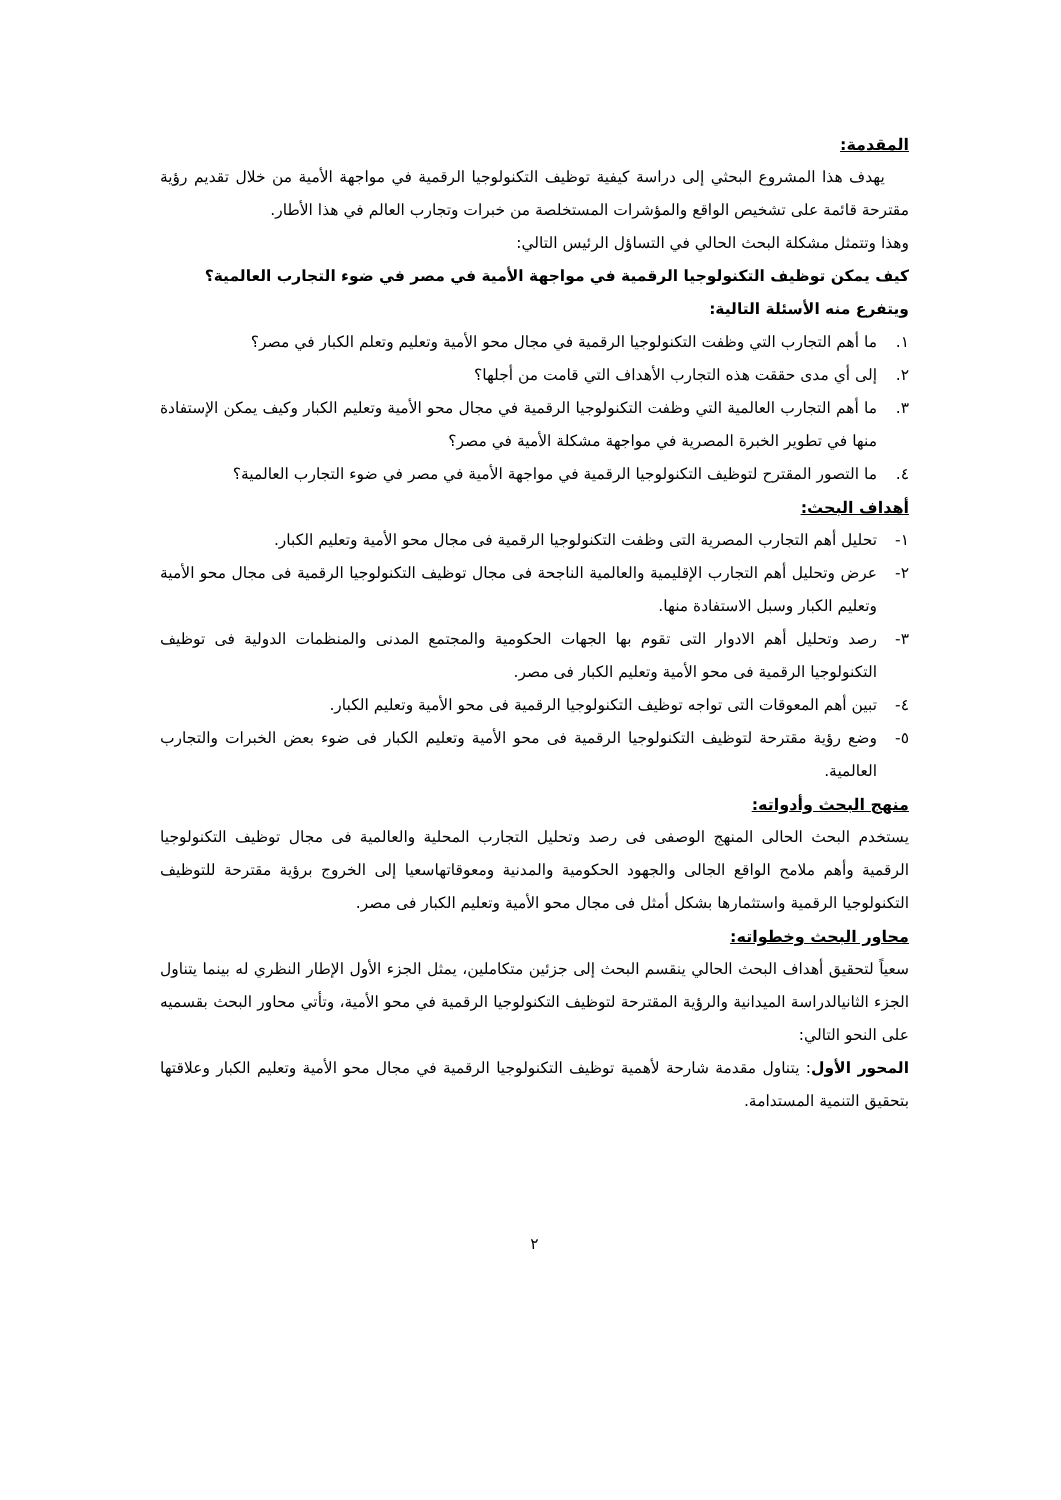المقدمة:
يهدف هذا المشروع البحثي إلى دراسة كيفية توظيف التكنولوجيا الرقمية في مواجهة الأمية من خلال تقديم رؤية مقترحة قائمة على تشخيص الواقع والمؤشرات المستخلصة من خبرات وتجارب العالم في هذا الأطار.
وهذا وتتمثل مشكلة البحث الحالي في التساؤل الرئيس التالي:
كيف يمكن توظيف التكنولوجيا الرقمية في مواجهة الأمية في مصر في ضوء التجارب العالمية؟
ويتفرع منه الأسئلة التالية:
١. ما أهم التجارب التي وظفت التكنولوجيا الرقمية في مجال محو الأمية وتعليم وتعلم الكبار في مصر؟
٢. إلى أي مدى حققت هذه التجارب الأهداف التي قامت من أجلها؟
٣. ما أهم التجارب العالمية التي وظفت التكنولوجيا الرقمية في مجال محو الأمية وتعليم الكبار وكيف يمكن الإستفادة منها في تطوير الخبرة المصرية في مواجهة مشكلة الأمية في مصر؟
٤. ما التصور المقترح لتوظيف التكنولوجيا الرقمية في مواجهة الأمية في مصر في ضوء التجارب العالمية؟
أهداف البحث:
١- تحليل أهم التجارب المصرية التى وظفت التكنولوجيا الرقمية فى مجال محو الأمية وتعليم الكبار.
٢- عرض وتحليل أهم التجارب الإقليمية والعالمية الناجحة فى مجال توظيف التكنولوجيا الرقمية فى مجال محو الأمية وتعليم الكبار وسبل الاستفادة منها.
٣- رصد وتحليل أهم الادوار التى تقوم بها الجهات الحكومية والمجتمع المدنى والمنظمات الدولية فى توظيف التكنولوجيا الرقمية فى محو الأمية وتعليم الكبار فى مصر.
٤- تبين أهم المعوقات التى تواجه توظيف التكنولوجيا الرقمية فى محو الأمية وتعليم الكبار.
٥- وضع رؤية مقترحة لتوظيف التكنولوجيا الرقمية فى محو الأمية وتعليم الكبار فى ضوء بعض الخبرات والتجارب العالمية.
منهج البحث وأدواته:
يستخدم البحث الحالى المنهج الوصفى فى رصد وتحليل التجارب المحلية والعالمية فى مجال توظيف التكنولوجيا الرقمية وأهم ملامح الواقع الجالى والجهود الحكومية والمدنية ومعوقاتهاسعيا إلى الخروج برؤية مقترحة للتوظيف التكنولوجيا الرقمية واستثمارها بشكل أمثل فى مجال محو الأمية وتعليم الكبار فى مصر.
محاور البحث وخطواته:
سعياً لتحقيق أهداف البحث الحالي ينقسم البحث إلى جزئين متكاملين، يمثل الجزء الأول الإطار النظري له بينما يتناول الجزء الثانيالدراسة الميدانية والرؤية المقترحة لتوظيف التكنولوجيا الرقمية في محو الأمية، وتأتي محاور البحث بقسميه على النحو التالي:
المحور الأول: يتناول مقدمة شارحة لأهمية توظيف التكنولوجيا الرقمية في مجال محو الأمية وتعليم الكبار وعلاقتها بتحقيق التنمية المستدامة.
٢